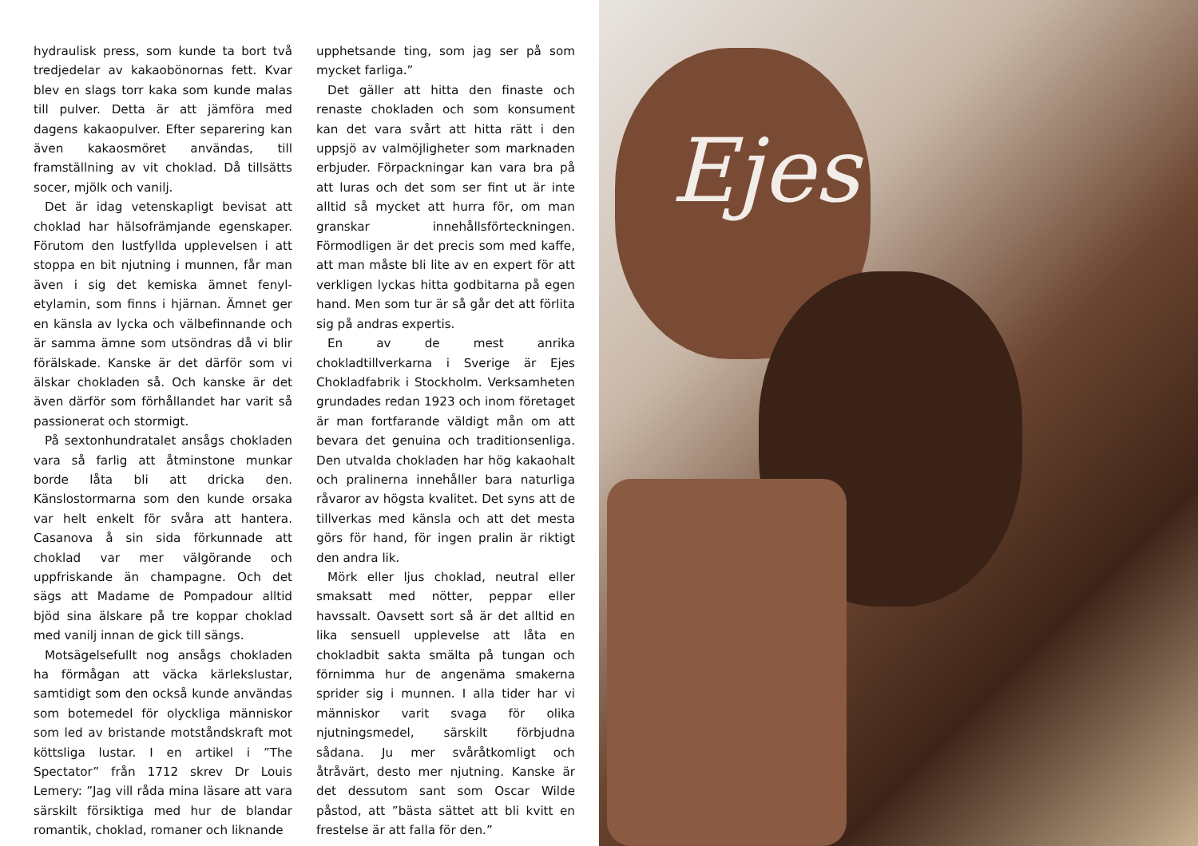hydraulisk press, som kunde ta bort två tredjedelar av kakaobönornas fett. Kvar blev en slags torr kaka som kunde malas till pulver. Detta är att jämföra med dagens kakaopulver. Efter separering kan även kakaosmöret användas, till framställning av vit choklad. Då tillsätts socer, mjölk och vanilj.
Det är idag vetenskapligt bevisat att choklad har hälsofrämjande egenskaper. Förutom den lustfyllda upplevelsen i att stoppa en bit njutning i munnen, får man även i sig det kemiska ämnet fenyl­etylamin, som finns i hjärnan. Ämnet ger en känsla av lycka och välbefinnande och är samma ämne som utsöndras då vi blir förälskade. Kanske är det därför som vi älskar chokladen så. Och kanske är det även därför som förhållandet har varit så passionerat och stormigt.
På sextonhundratalet ansågs chokladen vara så farlig att åtminstone munkar borde låta bli att dricka den. Känslostormarna som den kunde orsaka var helt enkelt för svåra att hantera. Casanova å sin sida förkunnade att choklad var mer välgörande och uppfriskande än champagne. Och det sägs att Madame de Pompadour alltid bjöd sina älskare på tre koppar choklad med vanilj innan de gick till sängs.
Motsägelsefullt nog ansågs chokladen ha förmågan att väcka kärlekslustar, samtidigt som den också kunde användas som botemedel för olyckliga människor som led av bristande motståndskraft mot köttsliga lustar. I en artikel i ”The Spectator” från 1712 skrev Dr Louis Lemery: ”Jag vill råda mina läsare att vara särskilt försiktiga med hur de blandar romantik, choklad, romaner och liknande
upphetsande ting, som jag ser på som mycket farliga.”
Det gäller att hitta den finaste och renaste chokladen och som konsument kan det vara svårt att hitta rätt i den uppsjö av valmöjligheter som marknaden erbjuder. Förpackningar kan vara bra på att luras och det som ser fint ut är inte alltid så mycket att hurra för, om man granskar innehållsförteckningen. Förmodligen är det precis som med kaffe, att man måste bli lite av en expert för att verkligen lyckas hitta godbitarna på egen hand. Men som tur är så går det att förlita sig på andras expertis.
En av de mest anrika chokladtillverkarna i Sverige är Ejes Chokladfabrik i Stockholm. Verksamheten grundades redan 1923 och inom företaget är man fortfarande väldigt mån om att bevara det genuina och traditionsenliga. Den utvalda chokladen har hög kakaohalt och pralinerna innehåller bara naturliga råvaror av högsta kvalitet. Det syns att de tillverkas med känsla och att det mesta görs för hand, för ingen pralin är riktigt den andra lik.
Mörk eller ljus choklad, neutral eller smaksatt med nötter, peppar eller havssalt. Oavsett sort så är det alltid en lika sensuell upplevelse att låta en chokladbit sakta smälta på tungan och förnimma hur de angenäma smakerna sprider sig i munnen. I alla tider har vi människor varit svaga för olika njutningsmedel, särskilt förbjudna sådana. Ju mer svåråtkomligt och åtråvärt, desto mer njutning. Kanske är det dessutom sant som Oscar Wilde påstod, att ”bästa sättet att bli kvitt en frestelse är att falla för den.”
Ejes